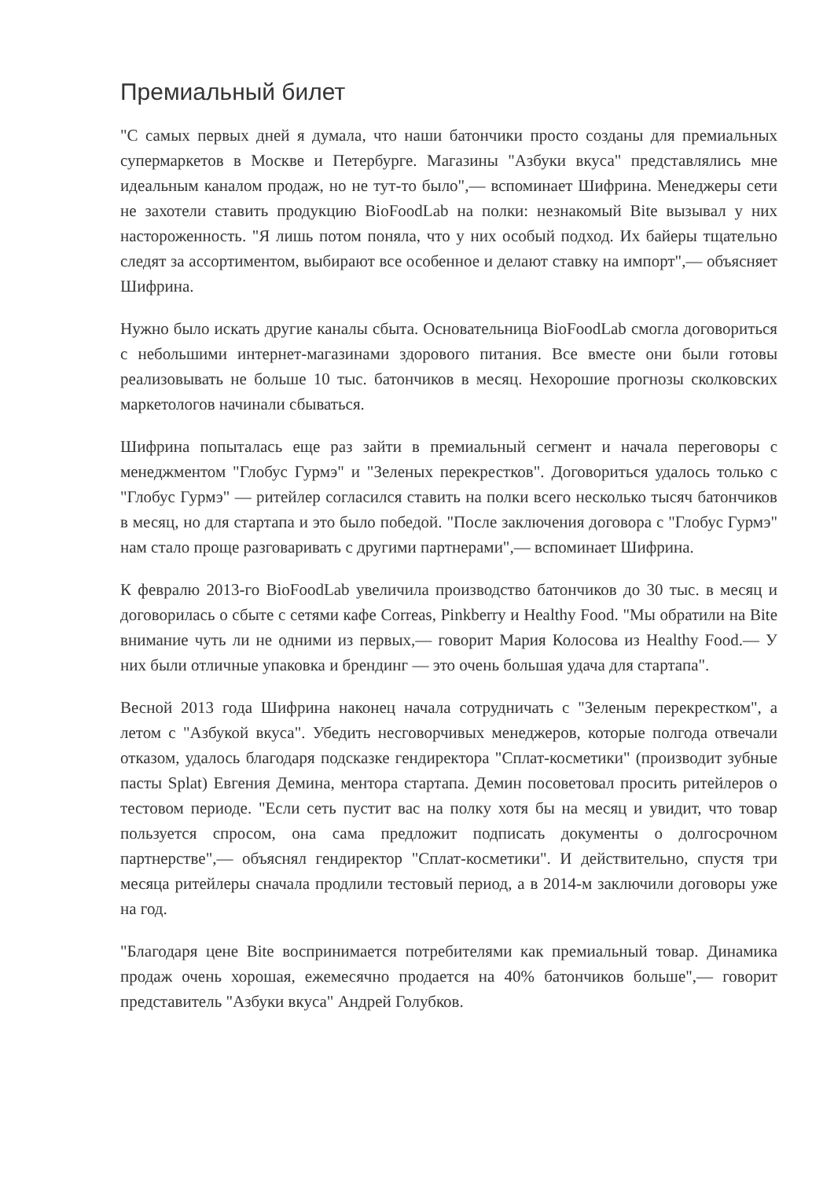Премиальный билет
"С самых первых дней я думала, что наши батончики просто созданы для премиальных супермаркетов в Москве и Петербурге. Магазины "Азбуки вкуса" представлялись мне идеальным каналом продаж, но не тут-то было",— вспоминает Шифрина. Менеджеры сети не захотели ставить продукцию BioFoodLab на полки: незнакомый Bite вызывал у них настороженность. "Я лишь потом поняла, что у них особый подход. Их байеры тщательно следят за ассортиментом, выбирают все особенное и делают ставку на импорт",— объясняет Шифрина.
Нужно было искать другие каналы сбыта. Основательница BioFoodLab смогла договориться с небольшими интернет-магазинами здорового питания. Все вместе они были готовы реализовывать не больше 10 тыс. батончиков в месяц. Нехорошие прогнозы сколковских маркетологов начинали сбываться.
Шифрина попыталась еще раз зайти в премиальный сегмент и начала переговоры с менеджментом "Глобус Гурмэ" и "Зеленых перекрестков". Договориться удалось только с "Глобус Гурмэ" — ритейлер согласился ставить на полки всего несколько тысяч батончиков в месяц, но для стартапа и это было победой. "После заключения договора с "Глобус Гурмэ" нам стало проще разговаривать с другими партнерами",— вспоминает Шифрина.
К февралю 2013-го BioFoodLab увеличила производство батончиков до 30 тыс. в месяц и договорилась о сбыте с сетями кафе Correas, Pinkberry и Healthy Food. "Мы обратили на Bite внимание чуть ли не одними из первых,— говорит Мария Колосова из Healthy Food.— У них были отличные упаковка и брендинг — это очень большая удача для стартапа".
Весной 2013 года Шифрина наконец начала сотрудничать с "Зеленым перекрестком", а летом с "Азбукой вкуса". Убедить несговорчивых менеджеров, которые полгода отвечали отказом, удалось благодаря подсказке гендиректора "Сплат-косметики" (производит зубные пасты Splat) Евгения Демина, ментора стартапа. Демин посоветовал просить ритейлеров о тестовом периоде. "Если сеть пустит вас на полку хотя бы на месяц и увидит, что товар пользуется спросом, она сама предложит подписать документы о долгосрочном партнерстве",— объяснял гендиректор "Сплат-косметики". И действительно, спустя три месяца ритейлеры сначала продлили тестовый период, а в 2014-м заключили договоры уже на год.
"Благодаря цене Bite воспринимается потребителями как премиальный товар. Динамика продаж очень хорошая, ежемесячно продается на 40% батончиков больше",— говорит представитель "Азбуки вкуса" Андрей Голубков.